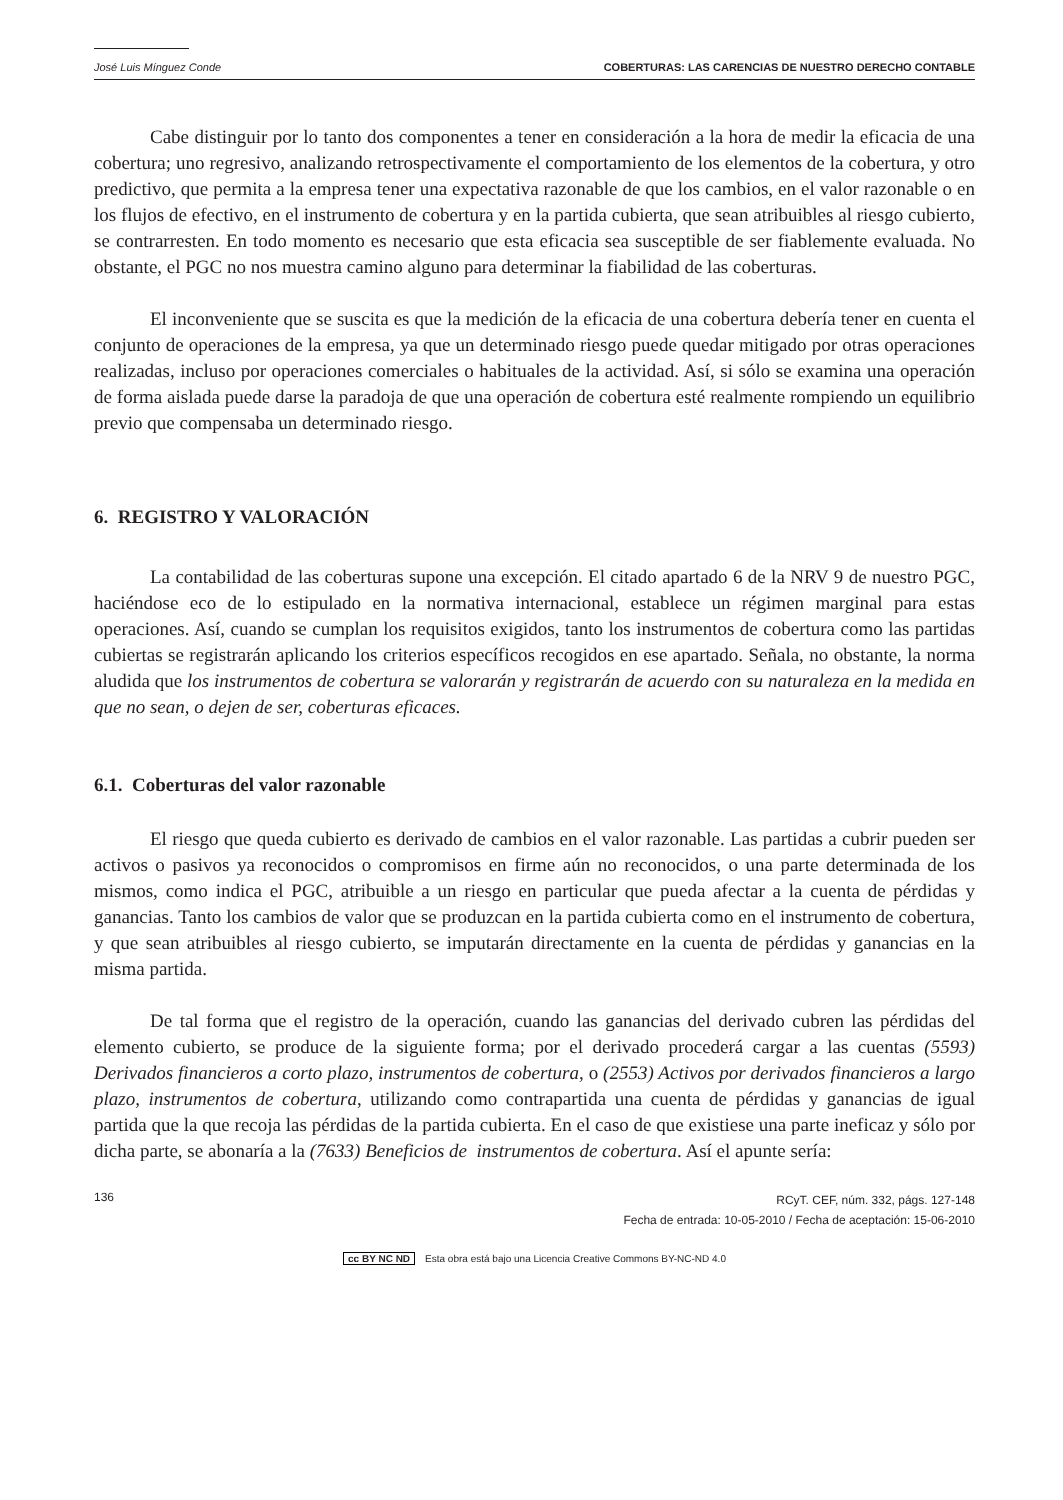José Luis Mínguez Conde COBERTURAS: LAS CARENCIAS DE NUESTRO DERECHO CONTABLE
Cabe distinguir por lo tanto dos componentes a tener en consideración a la hora de medir la eficacia de una cobertura; uno regresivo, analizando retrospectivamente el comportamiento de los elementos de la cobertura, y otro predictivo, que permita a la empresa tener una expectativa razonable de que los cambios, en el valor razonable o en los flujos de efectivo, en el instrumento de cobertura y en la partida cubierta, que sean atribuibles al riesgo cubierto, se contrarresten. En todo momento es necesario que esta eficacia sea susceptible de ser fiablemente evaluada. No obstante, el PGC no nos muestra camino alguno para determinar la fiabilidad de las coberturas.
El inconveniente que se suscita es que la medición de la eficacia de una cobertura debería tener en cuenta el conjunto de operaciones de la empresa, ya que un determinado riesgo puede quedar mitigado por otras operaciones realizadas, incluso por operaciones comerciales o habituales de la actividad. Así, si sólo se examina una operación de forma aislada puede darse la paradoja de que una operación de cobertura esté realmente rompiendo un equilibrio previo que compensaba un determinado riesgo.
6. REGISTRO Y VALORACIÓN
La contabilidad de las coberturas supone una excepción. El citado apartado 6 de la NRV 9 de nuestro PGC, haciéndose eco de lo estipulado en la normativa internacional, establece un régimen marginal para estas operaciones. Así, cuando se cumplan los requisitos exigidos, tanto los instrumentos de cobertura como las partidas cubiertas se registrarán aplicando los criterios específicos recogidos en ese apartado. Señala, no obstante, la norma aludida que los instrumentos de cobertura se valorarán y registrarán de acuerdo con su naturaleza en la medida en que no sean, o dejen de ser, coberturas eficaces.
6.1. Coberturas del valor razonable
El riesgo que queda cubierto es derivado de cambios en el valor razonable. Las partidas a cubrir pueden ser activos o pasivos ya reconocidos o compromisos en firme aún no reconocidos, o una parte determinada de los mismos, como indica el PGC, atribuible a un riesgo en particular que pueda afectar a la cuenta de pérdidas y ganancias. Tanto los cambios de valor que se produzcan en la partida cubierta como en el instrumento de cobertura, y que sean atribuibles al riesgo cubierto, se imputarán directamente en la cuenta de pérdidas y ganancias en la misma partida.
De tal forma que el registro de la operación, cuando las ganancias del derivado cubren las pérdidas del elemento cubierto, se produce de la siguiente forma; por el derivado procederá cargar a las cuentas (5593) Derivados financieros a corto plazo, instrumentos de cobertura, o (2553) Activos por derivados financieros a largo plazo, instrumentos de cobertura, utilizando como contrapartida una cuenta de pérdidas y ganancias de igual partida que la que recoja las pérdidas de la partida cubierta. En el caso de que existiese una parte ineficaz y sólo por dicha parte, se abonaría a la (7633) Beneficios de instrumentos de cobertura. Así el apunte sería:
136 RCyT. CEF, núm. 332, págs. 127-148
Fecha de entrada: 10-05-2010 / Fecha de aceptación: 15-06-2010
cc BY NC ND Esta obra está bajo una Licencia Creative Commons BY-NC-ND 4.0